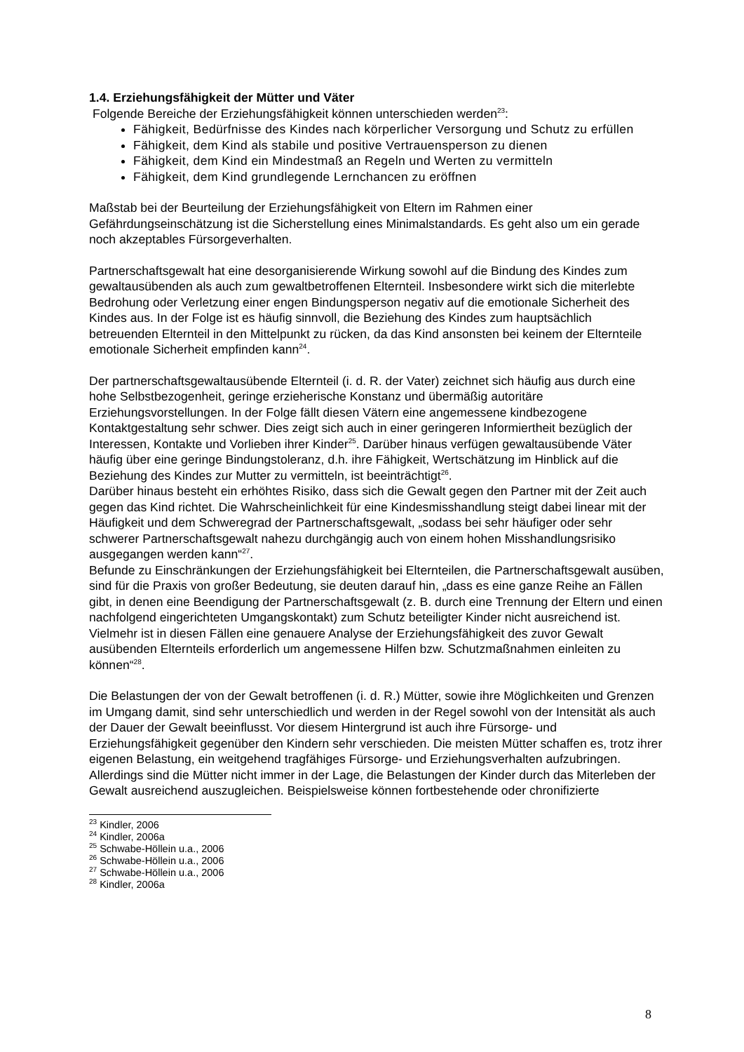1.4. Erziehungsfähigkeit der Mütter und Väter
Folgende Bereiche der Erziehungsfähigkeit können unterschieden werden<sup>23</sup>:
Fähigkeit, Bedürfnisse des Kindes nach körperlicher Versorgung und Schutz zu erfüllen
Fähigkeit, dem Kind als stabile und positive Vertrauensperson zu dienen
Fähigkeit, dem Kind ein Mindestmaß an Regeln und Werten zu vermitteln
Fähigkeit, dem Kind grundlegende Lernchancen zu eröffnen
Maßstab bei der Beurteilung der Erziehungsfähigkeit von Eltern im Rahmen einer Gefährdungseinschätzung ist die Sicherstellung eines Minimalstandards. Es geht also um ein gerade noch akzeptables Fürsorgeverhalten.
Partnerschaftsgewalt hat eine desorganisierende Wirkung sowohl auf die Bindung des Kindes zum gewaltausübenden als auch zum gewaltbetroffenen Elternteil. Insbesondere wirkt sich die miterlebte Bedrohung oder Verletzung einer engen Bindungsperson negativ auf die emotionale Sicherheit des Kindes aus. In der Folge ist es häufig sinnvoll, die Beziehung des Kindes zum hauptsächlich betreuenden Elternteil in den Mittelpunkt zu rücken, da das Kind ansonsten bei keinem der Elternteile emotionale Sicherheit empfinden kann<sup>24</sup>.
Der partnerschaftsgewaltausübende Elternteil (i. d. R. der Vater) zeichnet sich häufig aus durch eine hohe Selbstbezogenheit, geringe erzieherische Konstanz und übermäßig autoritäre Erziehungsvorstellungen. In der Folge fällt diesen Vätern eine angemessene kindbezogene Kontaktgestaltung sehr schwer. Dies zeigt sich auch in einer geringeren Informiertheit bezüglich der Interessen, Kontakte und Vorlieben ihrer Kinder<sup>25</sup>. Darüber hinaus verfügen gewaltausübende Väter häufig über eine geringe Bindungstoleranz, d.h. ihre Fähigkeit, Wertschätzung im Hinblick auf die Beziehung des Kindes zur Mutter zu vermitteln, ist beeinträchtigt<sup>26</sup>.
Darüber hinaus besteht ein erhöhtes Risiko, dass sich die Gewalt gegen den Partner mit der Zeit auch gegen das Kind richtet. Die Wahrscheinlichkeit für eine Kindesmisshandlung steigt dabei linear mit der Häufigkeit und dem Schweregrad der Partnerschaftsgewalt, „sodass bei sehr häufiger oder sehr schwerer Partnerschaftsgewalt nahezu durchgängig auch von einem hohen Misshandlungsrisiko ausgegangen werden kann“<sup>27</sup>.
Befunde zu Einschränkungen der Erziehungsfähigkeit bei Elternteilen, die Partnerschaftsgewalt ausüben, sind für die Praxis von großer Bedeutung, sie deuten darauf hin, „dass es eine ganze Reihe an Fällen gibt, in denen eine Beendigung der Partnerschaftsgewalt (z. B. durch eine Trennung der Eltern und einen nachfolgend eingerichteten Umgangskontakt) zum Schutz beteiligter Kinder nicht ausreichend ist. Vielmehr ist in diesen Fällen eine genauere Analyse der Erziehungsfähigkeit des zuvor Gewalt ausübenden Elternteils erforderlich um angemessene Hilfen bzw. Schutzmaßnahmen einleiten zu können“<sup>28</sup>.
Die Belastungen der von der Gewalt betroffenen (i. d. R.) Mütter, sowie ihre Möglichkeiten und Grenzen im Umgang damit, sind sehr unterschiedlich und werden in der Regel sowohl von der Intensität als auch der Dauer der Gewalt beeinflusst. Vor diesem Hintergrund ist auch ihre Fürsorge- und Erziehungsfähigkeit gegenüber den Kindern sehr verschieden. Die meisten Mütter schaffen es, trotz ihrer eigenen Belastung, ein weitgehend tragfähiges Fürsorge- und Erziehungsverhalten aufzubringen. Allerdings sind die Mütter nicht immer in der Lage, die Belastungen der Kinder durch das Miterleben der Gewalt ausreichend auszugleichen. Beispielsweise können fortbestehende oder chronifizierte
<sup>23</sup> Kindler, 2006
<sup>24</sup> Kindler, 2006a
<sup>25</sup> Schwabe-Höllein u.a., 2006
<sup>26</sup> Schwabe-Höllein u.a., 2006
<sup>27</sup> Schwabe-Höllein u.a., 2006
<sup>28</sup> Kindler, 2006a
8